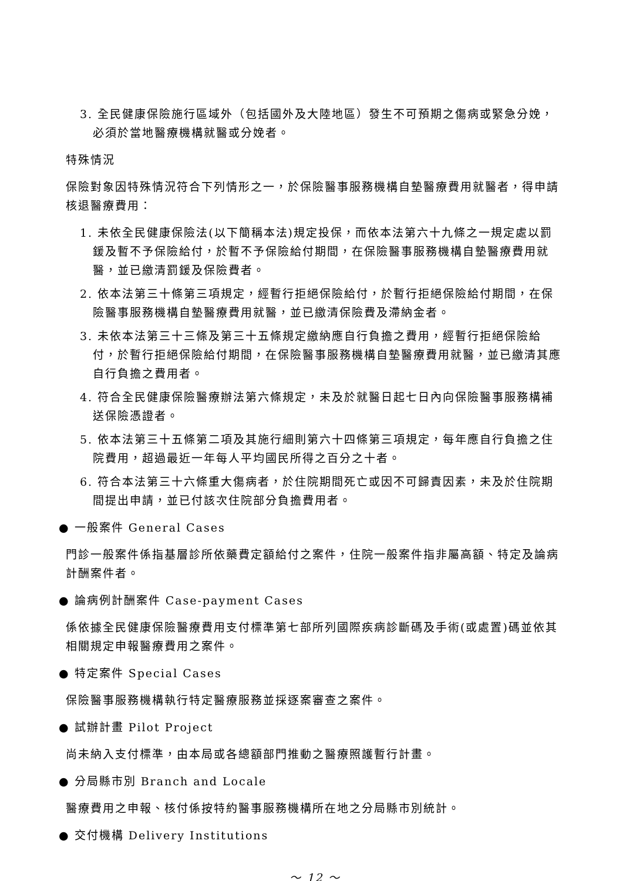3. 全民健康保險施行區域外（包括國外及大陸地區）發生不可預期之傷病或緊急分娩，必須於當地醫療機構就醫或分娩者。
特殊情況
保險對象因特殊情況符合下列情形之一，於保險醫事服務機構自墊醫療費用就醫者，得申請核退醫療費用：
1. 未依全民健康保險法(以下簡稱本法)規定投保，而依本法第六十九條之一規定處以罰鍰及暫不予保險給付，於暫不予保險給付期間，在保險醫事服務機構自墊醫療費用就醫，並已繳清罰鍰及保險費者。
2. 依本法第三十條第三項規定，經暫行拒絕保險給付，於暫行拒絕保險給付期間，在保險醫事服務機構自墊醫療費用就醫，並已繳清保險費及滯納金者。
3. 未依本法第三十三條及第三十五條規定繳納應自行負擔之費用，經暫行拒絕保險給付，於暫行拒絕保險給付期間，在保險醫事服務機構自墊醫療費用就醫，並已繳清其應自行負擔之費用者。
4. 符合全民健康保險醫療辦法第六條規定，未及於就醫日起七日內向保險醫事服務構補送保險憑證者。
5. 依本法第三十五條第二項及其施行細則第六十四條第三項規定，每年應自行負擔之住院費用，超過最近一年每人平均國民所得之百分之十者。
6. 符合本法第三十六條重大傷病者，於住院期間死亡或因不可歸責因素，未及於住院期間提出申請，並已付該次住院部分負擔費用者。
● 一般案件 General Cases
門診一般案件係指基層診所依藥費定額給付之案件，住院一般案件指非屬高額、特定及論病計酬案件者。
● 論病例計酬案件 Case-payment Cases
係依據全民健康保險醫療費用支付標準第七部所列國際疾病診斷碼及手術(或處置)碼並依其相關規定申報醫療費用之案件。
● 特定案件 Special Cases
保險醫事服務機構執行特定醫療服務並採逐案審查之案件。
● 試辦計畫 Pilot Project
尚未納入支付標準，由本局或各總額部門推動之醫療照護暫行計畫。
● 分局縣市別 Branch and Locale
醫療費用之申報、核付係按特約醫事服務機構所在地之分局縣市別統計。
● 交付機構 Delivery Institutions
～ 12 ～